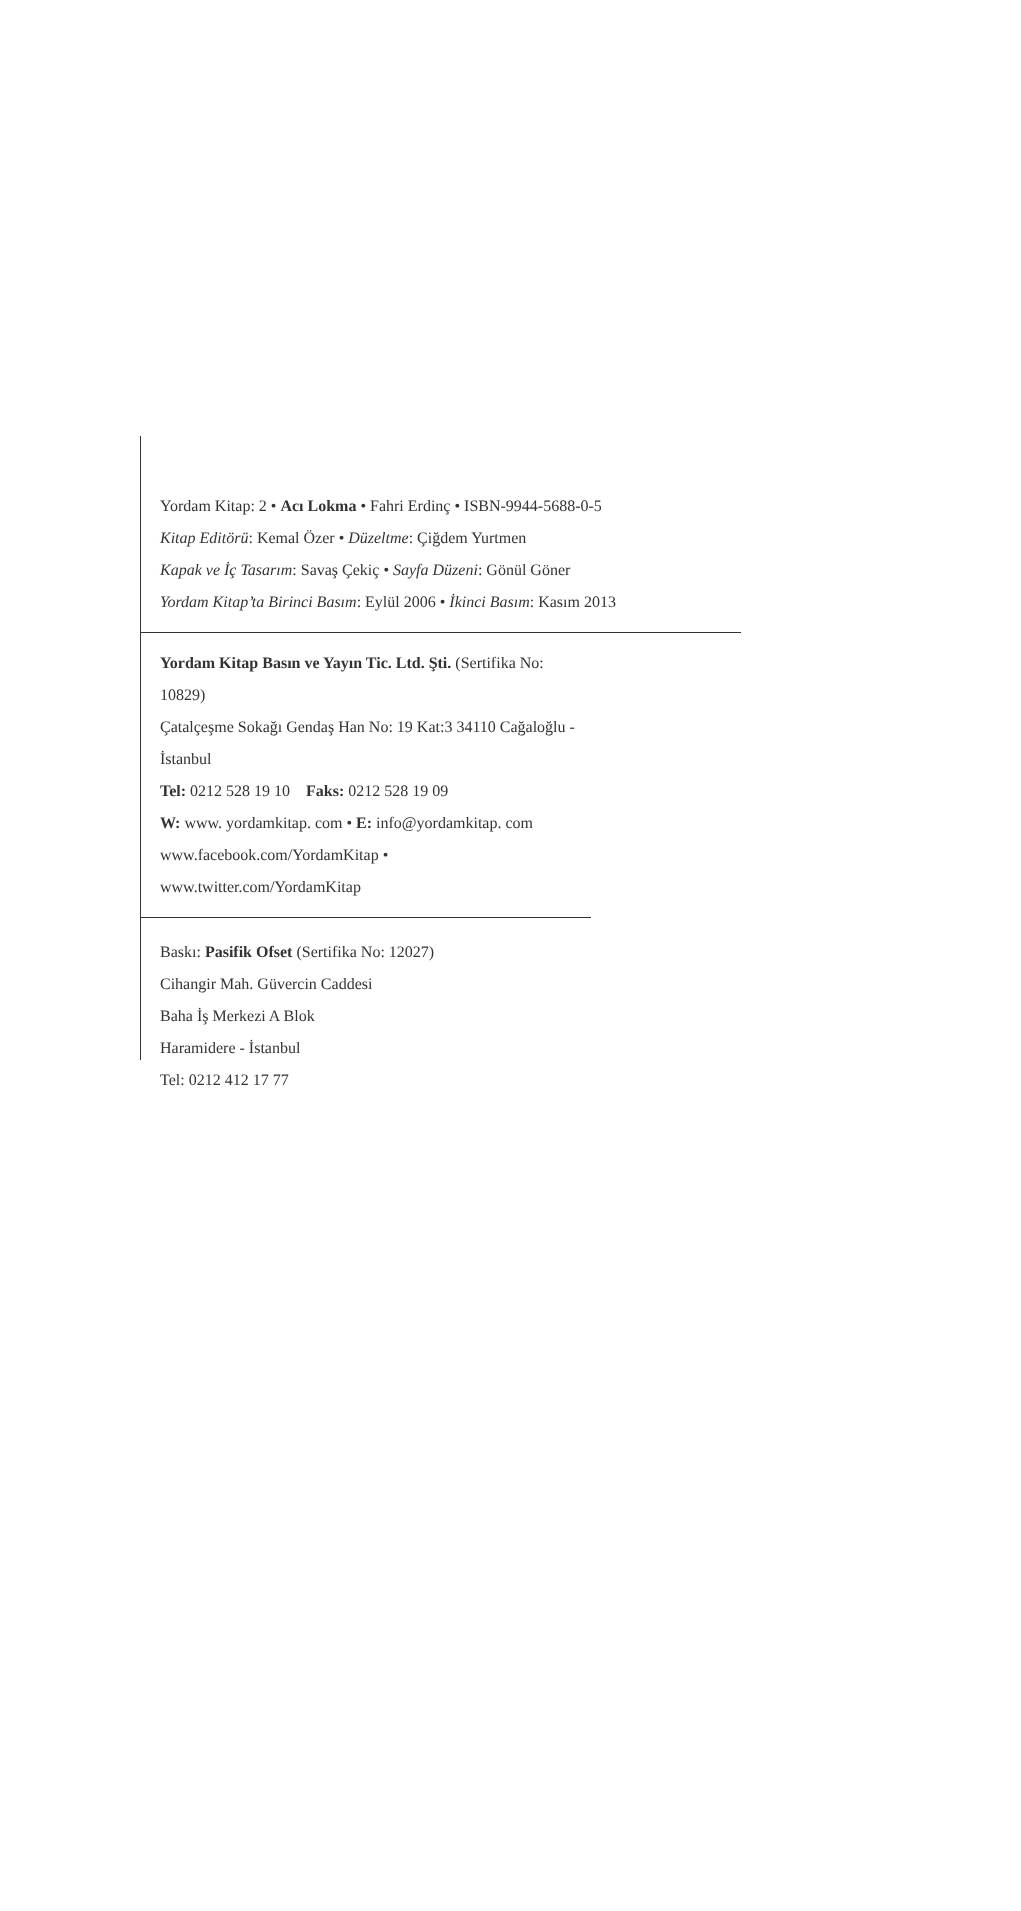Yordam Kitap: 2 • Acı Lokma • Fahri Erdinç • ISBN-9944-5688-0-5
Kitap Editörü: Kemal Özer • Düzeltme: Çiğdem Yurtmen
Kapak ve İç Tasarım: Savaş Çekiç • Sayfa Düzeni: Gönül Göner
Yordam Kitap’ta Birinci Basım: Eylül 2006 • İkinci Basım: Kasım 2013
Yordam Kitap Basın ve Yayın Tic. Ltd. Şti. (Sertifika No: 10829)
Çatalçeşme Sokağı Gendaş Han No: 19 Kat:3 34110 Cağaloğlu - İstanbul
Tel: 0212 528 19 10 Faks: 0212 528 19 09
W: www. yordamkitap. com • E: info@yordamkitap. com
www.facebook.com/YordamKitap • www.twitter.com/YordamKitap
Baskı: Pasifik Ofset (Sertifika No: 12027)
Cihangir Mah. Güvercin Caddesi
Baha İş Merkezi A Blok
Haramidere - İstanbul
Tel: 0212 412 17 77